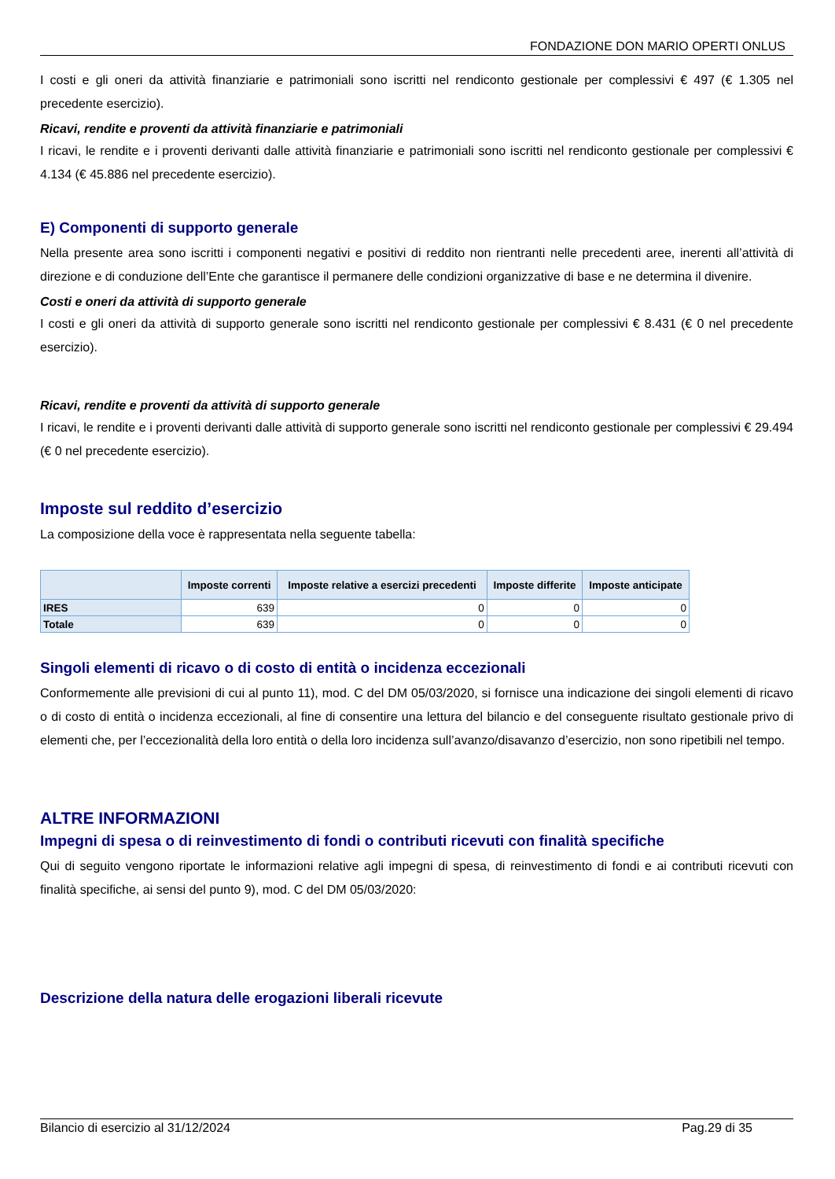FONDAZIONE DON MARIO OPERTI ONLUS
I costi e gli oneri da attività finanziarie e patrimoniali sono iscritti nel rendiconto gestionale per complessivi € 497 (€ 1.305 nel precedente esercizio).
Ricavi, rendite e proventi da attività finanziarie e patrimoniali
I ricavi, le rendite e i proventi derivanti dalle attività finanziarie e patrimoniali sono iscritti nel rendiconto gestionale per complessivi € 4.134 (€ 45.886 nel precedente esercizio).
E) Componenti di supporto generale
Nella presente area sono iscritti i componenti negativi e positivi di reddito non rientranti nelle precedenti aree, inerenti all’attività di direzione e di conduzione dell’Ente che garantisce il permanere delle condizioni organizzative di base e ne determina il divenire.
Costi e oneri da attività di supporto generale
I costi e gli oneri da attività di supporto generale sono iscritti nel rendiconto gestionale per complessivi € 8.431 (€ 0 nel precedente esercizio).
Ricavi, rendite e proventi da attività di supporto generale
I ricavi, le rendite e i proventi derivanti dalle attività di supporto generale sono iscritti nel rendiconto gestionale per complessivi € 29.494 (€ 0 nel precedente esercizio).
Imposte sul reddito d’esercizio
La composizione della voce è rappresentata nella seguente tabella:
| | Imposte correnti | Imposte relative a esercizi precedenti | Imposte differite | Imposte anticipate |
| --- | --- | --- | --- | --- |
| IRES | 639 | 0 | 0 | 0 |
| Totale | 639 | 0 | 0 | 0 |
Singoli elementi di ricavo o di costo di entità o incidenza eccezionali
Conformemente alle previsioni di cui al punto 11), mod. C del DM 05/03/2020, si fornisce una indicazione dei singoli elementi di ricavo o di costo di entità o incidenza eccezionali, al fine di consentire una lettura del bilancio e del conseguente risultato gestionale privo di elementi che, per l’eccezionalità della loro entità o della loro incidenza sull’avanzo/disavanzo d’esercizio, non sono ripetibili nel tempo.
ALTRE INFORMAZIONI
Impegni di spesa o di reinvestimento di fondi o contributi ricevuti con finalità specifiche
Qui di seguito vengono riportate le informazioni relative agli impegni di spesa, di reinvestimento di fondi e ai contributi ricevuti con finalità specifiche, ai sensi del punto 9), mod. C del DM 05/03/2020:
Descrizione della natura delle erogazioni liberali ricevute
Bilancio di esercizio al 31/12/2024 Pag.29 di 35